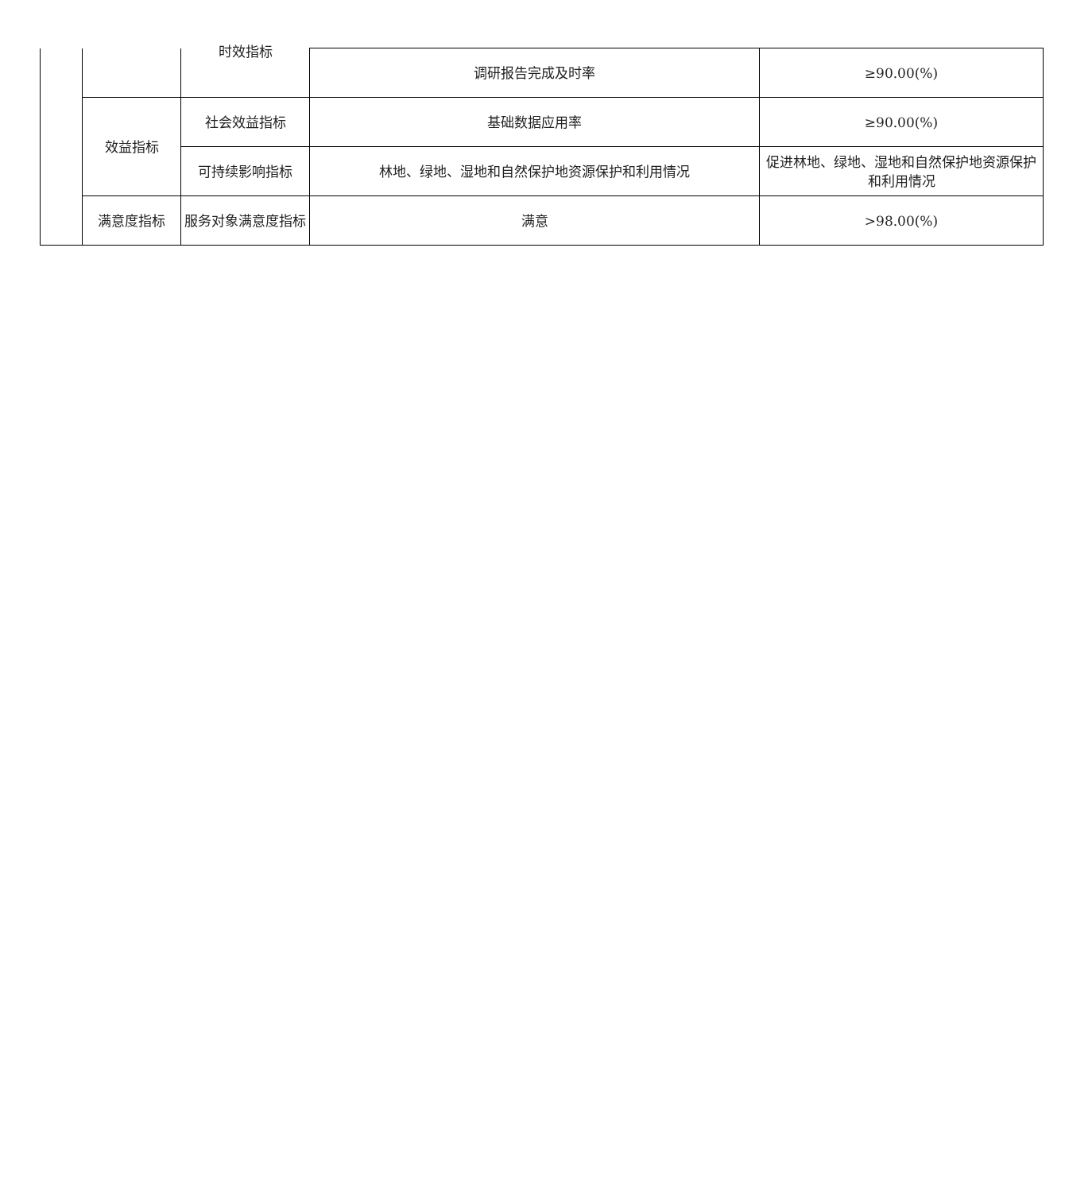| | | 时效指标 | 调研报告完成及时率 | ≥90.00(%) |
| | 效益指标 | 社会效益指标 | 基础数据应用率 | ≥90.00(%) |
| | | 可持续影响指标 | 林地、绿地、湿地和自然保护地资源保护和利用情况 | 促进林地、绿地、湿地和自然保护地资源保护和利用情况 |
| | 满意度指标 | 服务对象满意度指标 | 满意 | >98.00(%) |